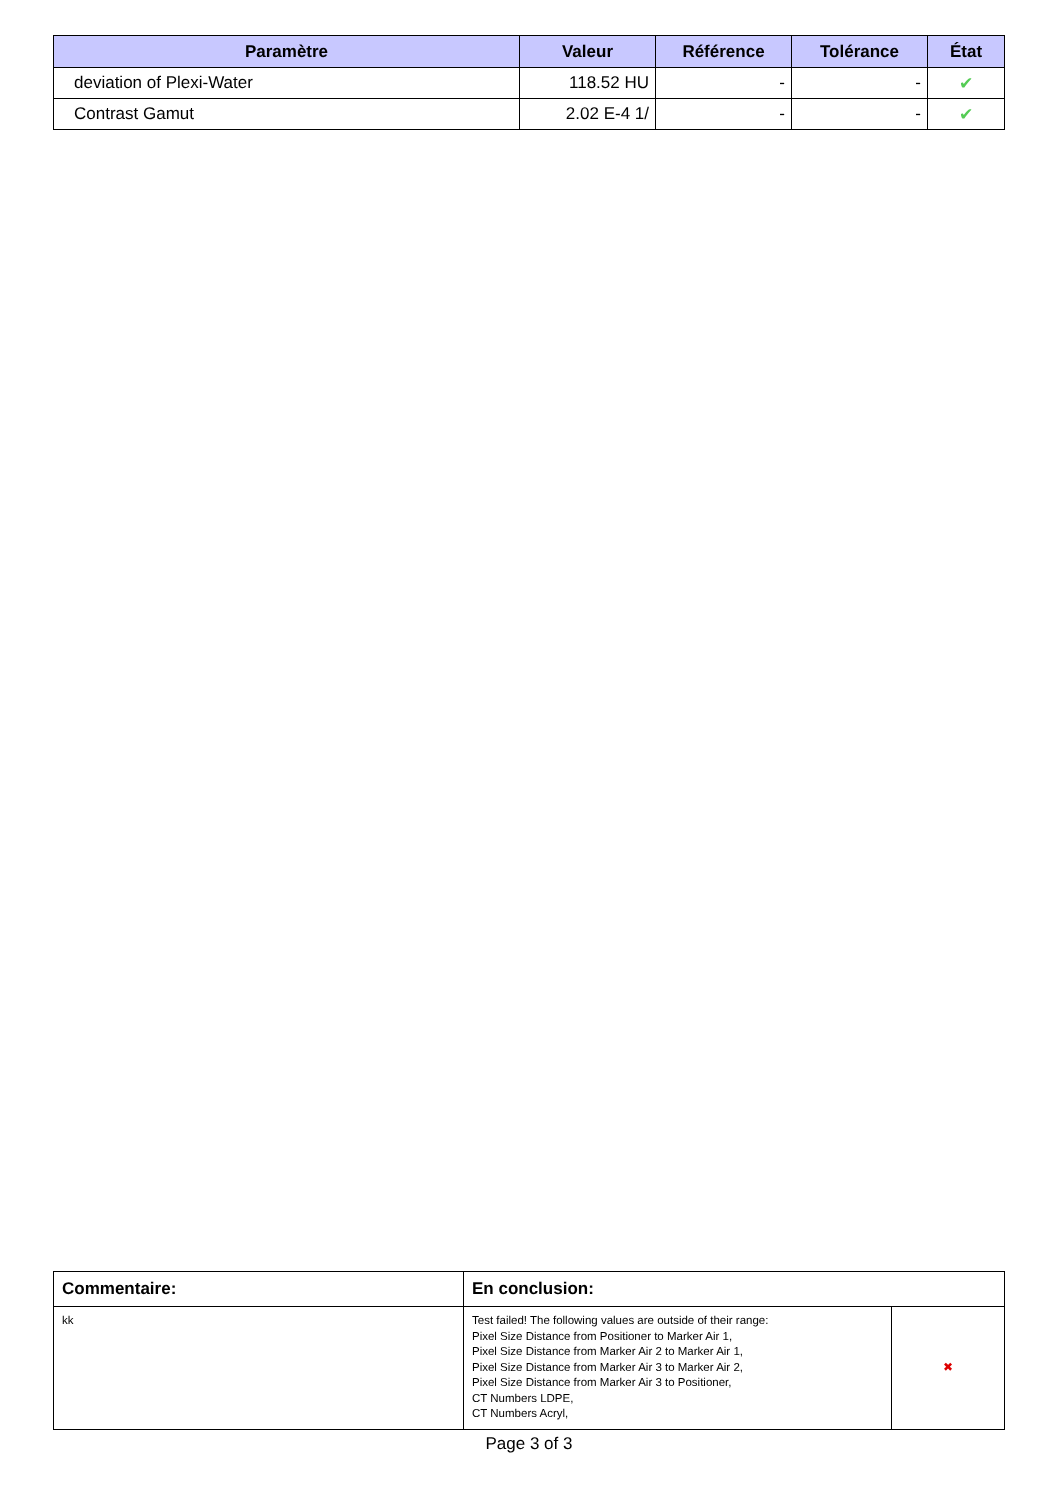| Paramètre | Valeur | Référence | Tolérance | État |
| --- | --- | --- | --- | --- |
| deviation of Plexi-Water | 118.52 HU | - | - | ✔ |
| Contrast Gamut | 2.02 E-4 1/ | - | - | ✔ |
| Commentaire: | En conclusion: | |
| --- | --- | --- |
| kk | Test failed! The following values are outside of their range: Pixel Size Distance from Positioner to Marker Air 1, Pixel Size Distance from Marker Air 2 to Marker Air 1, Pixel Size Distance from Marker Air 3 to Marker Air 2, Pixel Size Distance from Marker Air 3 to Positioner, CT Numbers LDPE, CT Numbers Acryl, | ✖ |
Page 3 of 3